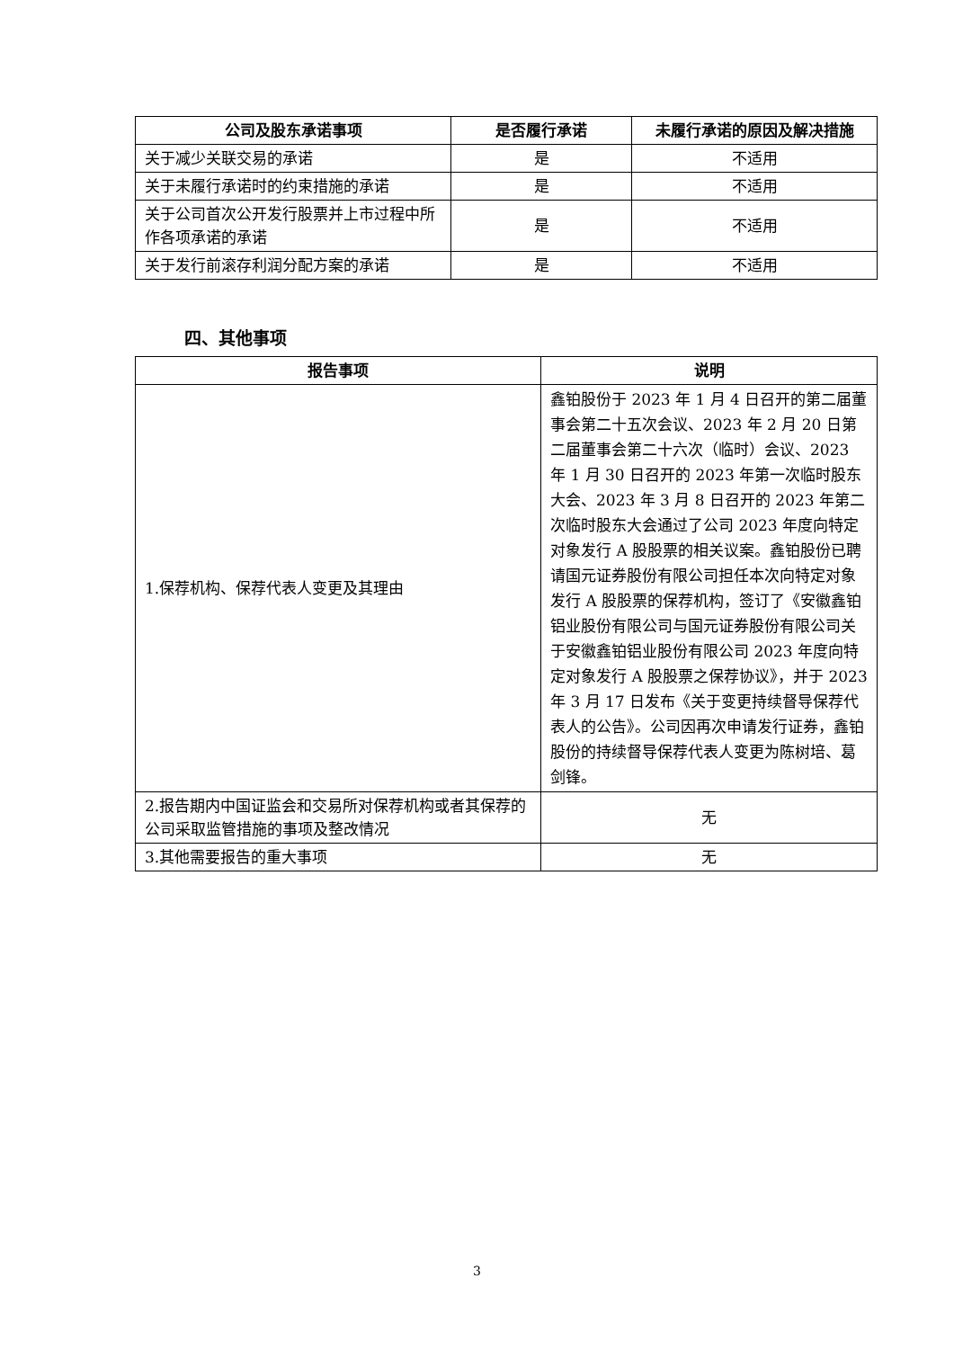| 公司及股东承诺事项 | 是否履行承诺 | 未履行承诺的原因及解决措施 |
| --- | --- | --- |
| 关于减少关联交易的承诺 | 是 | 不适用 |
| 关于未履行承诺时的约束措施的承诺 | 是 | 不适用 |
| 关于公司首次公开发行股票并上市过程中所作各项承诺的承诺 | 是 | 不适用 |
| 关于发行前滚存利润分配方案的承诺 | 是 | 不适用 |
四、其他事项
| 报告事项 | 说明 |
| --- | --- |
| 1.保荐机构、保荐代表人变更及其理由 | 鑫铂股份于 2023 年 1 月 4 日召开的第二届董事会第二十五次会议、2023 年 2 月 20 日第二届董事会第二十六次（临时）会议、2023 年 1 月 30 日召开的 2023 年第一次临时股东大会、2023 年 3 月 8 日召开的 2023 年第二次临时股东大会通过了公司 2023 年度向特定对象发行 A 股股票的相关议案。鑫铂股份已聘请国元证券股份有限公司担任本次向特定对象发行 A 股股票的保荐机构，签订了《安徽鑫铂铝业股份有限公司与国元证券股份有限公司关于安徽鑫铂铝业股份有限公司 2023 年度向特定对象发行 A 股股票之保荐协议》，并于 2023 年 3 月 17 日发布《关于变更持续督导保荐代表人的公告》。公司因再次申请发行证券，鑫铂股份的持续督导保荐代表人变更为陈树培、葛剑锋。 |
| 2.报告期内中国证监会和交易所对保荐机构或者其保荐的公司采取监管措施的事项及整改情况 | 无 |
| 3.其他需要报告的重大事项 | 无 |
3